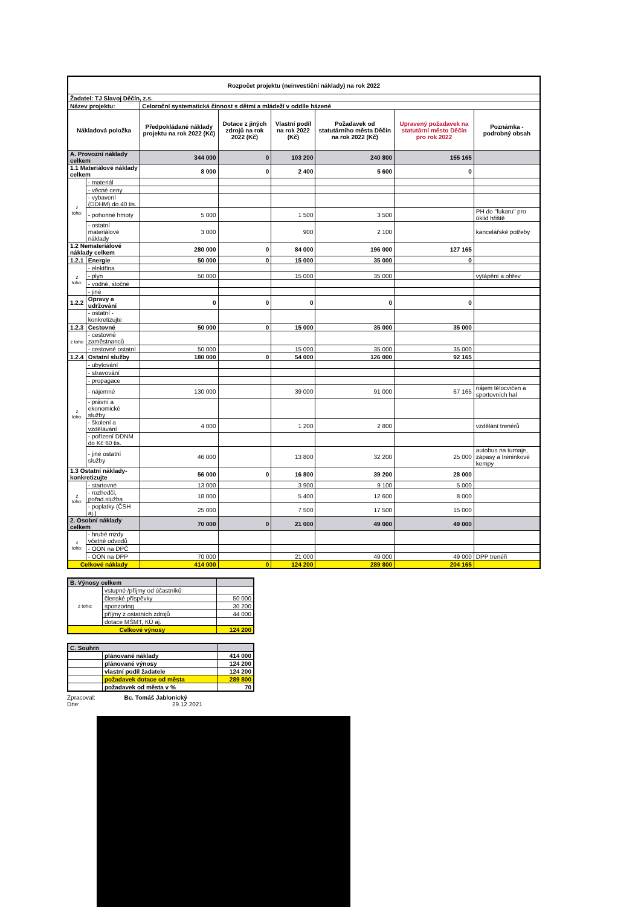| Rozpočet projektu (neinvestiční náklady) na rok 2022 | | | | | | | |
| Žadatel: TJ Slavoj Děčín, z.s. | | | | | | | |
| Název projektu: | | Celoroční systematická činnost s dětmi a mládeží v oddíle házené | | | | | |
| Nákladová položka | | Předpokládané náklady projektu na rok 2022 (Kč) | Dotace z jiných zdrojů na rok 2022 (Kč) | Vlastní podíl na rok 2022 (Kč) | Požadavek od statutárního města Děčín na rok 2022 (Kč) | Upravený požadavek na statutární město Děčín pro rok 2022 | Poznámka - podrobný obsah |
| A. Provozní náklady celkem | | 344 000 | 0 | 103 200 | 240 800 | 155 165 | |
| 1.1 Materiálové náklady celkem | | 8 000 | 0 | 2 400 | 5 600 | 0 | |
| z toho: | - materiál | | | | | | |
| | - věcné ceny | | | | | | |
| | - vybavení (DDHM) do 40 tis. | | | | | | |
| | - pohonné hmoty | 5 000 | | 1 500 | 3 500 | | PH do "fukaru" pro úklid hřiště |
| | - ostatní materiálové náklady | 3 000 | | 900 | 2 100 | | kancelářské potřeby |
| 1.2 Nemateriálové náklady celkem | | 280 000 | 0 | 84 000 | 196 000 | 127 165 | |
| 1.2.1 | Energie | 50 000 | 0 | 15 000 | 35 000 | 0 | |
| z toho: | - elektřina | | | | | | |
| | - plyn | 50 000 | | 15 000 | 35 000 | | vytápění a ohřev |
| | - vodné, stočné | | | | | | |
| | - jiné | | | | | | |
| 1.2.2 | Opravy a udržování | 0 | 0 | 0 | 0 | 0 | |
| | - ostatní - konkretizujte | | | | | | |
| 1.2.3 | Cestovné | 50 000 | 0 | 15 000 | 35 000 | 35 000 | |
| z toho | - cestovné zaměstnanců | | | | | | |
| | - cestovné ostatní | 50 000 | | 15 000 | 35 000 | 35 000 | |
| 1.2.4 | Ostatní služby | 180 000 | 0 | 54 000 | 126 000 | 92 165 | |
| z toho: | - ubytování | | | | | | |
| | - stravování | | | | | | |
| | - propagace | | | | | | |
| | - nájemné | 130 000 | | 39 000 | 91 000 | 67 165 | nájem tělocvičen a sportovních hal |
| | - právní a ekonomické služby | | | | | | |
| | - školení a vzdělávání | 4 000 | | 1 200 | 2 800 | | vzdělání trenérů |
| | - pořízení DDNM do Kč 60 tis. | | | | | | |
| | - jiné ostatní služby | 46 000 | | 13 800 | 32 200 | 25 000 | autobus na turnaje, zápasy a tréninkové kempy |
| 1.3 Ostatní náklady-konkretizujte | | 56 000 | 0 | 16 800 | 39 200 | 28 000 | |
| z toho: | - startovné | 13 000 | | 3 900 | 9 100 | 5 000 | |
| | - rozhodčí, pořad.služba | 18 000 | | 5 400 | 12 600 | 8 000 | |
| | - poplatky (ČSH aj.) | 25 000 | | 7 500 | 17 500 | 15 000 | |
| 2. Osobní náklady celkem | | 70 000 | 0 | 21 000 | 49 000 | 49 000 | |
| z toho: | - hrubé mzdy včetně odvodů | | | | | | |
| | - OON na DPČ | | | | | | |
| | - OON na DPP | 70 000 | | 21 000 | 49 000 | 49 000 | DPP trenéři |
| Celkové náklady | | 414 000 | 0 | 124 200 | 289 800 | 204 165 | |
| B. Výnosy celkem | | |
| z toho: | vstupné /příjmy od účastníků | |
| | členské příspěvky | 50 000 |
| | sponzoring | 30 200 |
| | příjmy z ostatních zdrojů | 44 000 |
| | dotace MŠMT, KÚ aj. | |
| Celkové výnosy | | 124 200 |
| C. Souhrn | | |
| | plánované náklady | 414 000 |
| | plánované výnosy | 124 200 |
| | vlastní podíl žadatele | 124 200 |
| | požadavek dotace od města | 289 800 |
| | požadavek od města v % | 70 |
Zpracoval: Bc. Tomáš Jablonický
Dne: 29.12.2021